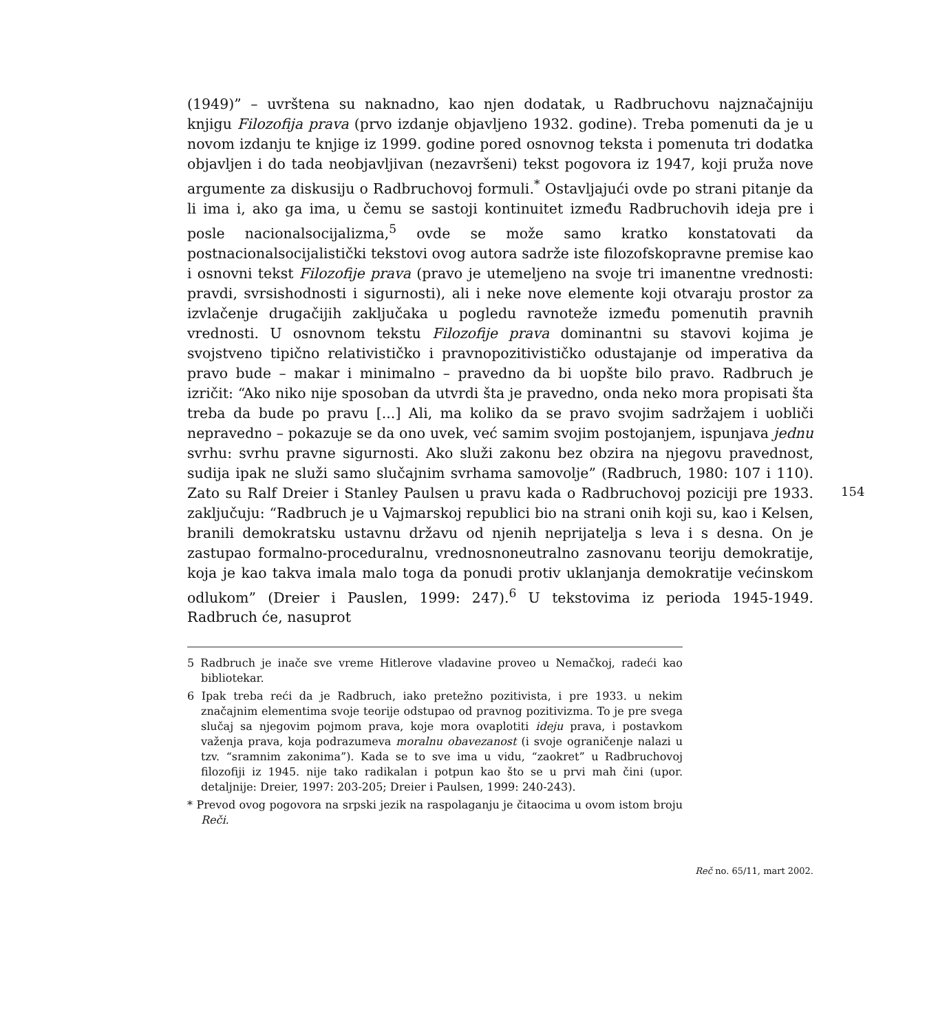154
(1949)” – uvrštena su naknadno, kao njen dodatak, u Radbruchovu najznačajniju knjigu Filozofija prava (prvo izdanje objavljeno 1932. godine). Treba pomenuti da je u novom izdanju te knjige iz 1999. godine pored osnovnog teksta i pomenuta tri dodatka objavljen i do tada neobjavljivan (nezavršeni) tekst pogovora iz 1947, koji pruža nove argumente za diskusiju o Radbruchovoj formuli.<sup>*</sup> Ostavljajući ovde po strani pitanje da li ima i, ako ga ima, u čemu se sastoji kontinuitet između Radbruchovih ideja pre i posle nacionalsocijalizma,<sup>5</sup> ovde se može samo kratko konstatovati da postnacionalsocijalistički tekstovi ovog autora sadrže iste filozofskopravne premise kao i osnovni tekst Filozofije prava (pravo je utemeljeno na svoje tri imanentne vrednosti: pravdi, svrsishodnosti i sigurnosti), ali i neke nove elemente koji otvaraju prostor za izvlačenje drugačijih zaključaka u pogledu ravnoteže između pomenutih pravnih vrednosti. U osnovnom tekstu Filozofije prava dominantni su stavovi kojima je svojstveno tipično relativističko i pravnopozitivističko odustajanje od imperativa da pravo bude – makar i minimalno – pravedno da bi uopšte bilo pravo. Radbruch je izričit: “Ako niko nije sposoban da utvrdi šta je pravedno, onda neko mora propisati šta treba da bude po pravu [...] Ali, ma koliko da se pravo svojim sadržajem i uobliči nepravedno – pokazuje se da ono uvek, već samim svojim postojanjem, ispunjava jednu svrhu: svrhu pravne sigurnosti. Ako služi zakonu bez obzira na njegovu pravednost, sudija ipak ne služi samo slučajnim svrhama samovolje” (Radbruch, 1980: 107 i 110). Zato su Ralf Dreier i Stanley Paulsen u pravu kada o Radbruchovoj poziciji pre 1933. zaključuju: “Radbruch je u Vajmarskoj republici bio na strani onih koji su, kao i Kelsen, branili demokratsku ustavnu državu od njenih neprijatelja s leva i s desna. On je zastupao formalno-proceduralnu, vrednosnoneutralno zasnovanu teoriju demokratije, koja je kao takva imala malo toga da ponudi protiv uklanjanja demokratije većinskom odlukom” (Dreier i Pauslen, 1999: 247).<sup>6</sup> U tekstovima iz perioda 1945-1949. Radbruch će, nasuprot
5 Radbruch je inače sve vreme Hitlerove vladavine proveo u Nemačkoj, radeći kao bibliotekar.
6 Ipak treba reći da je Radbruch, iako pretežno pozitivista, i pre 1933. u nekim značajnim elementima svoje teorije odstupao od pravnog pozitivizma. To je pre svega slučaj sa njegovim pojmom prava, koje mora ovaplotiti ideju prava, i postavkom važenja prava, koja podrazumeva moralnu obavezanost (i svoje ograničenje nalazi u tzv. “sramnim zakonima”). Kada se to sve ima u vidu, “zaokret” u Radbruchovoj filozofiji iz 1945. nije tako radikalan i potpun kao što se u prvi mah čini (upor. detaljnije: Dreier, 1997: 203-205; Dreier i Paulsen, 1999: 240-243).
* Prevod ovog pogovora na srpski jezik na raspolaganju je čitaocima u ovom istom broju Reči.
Reč no. 65/11, mart 2002.